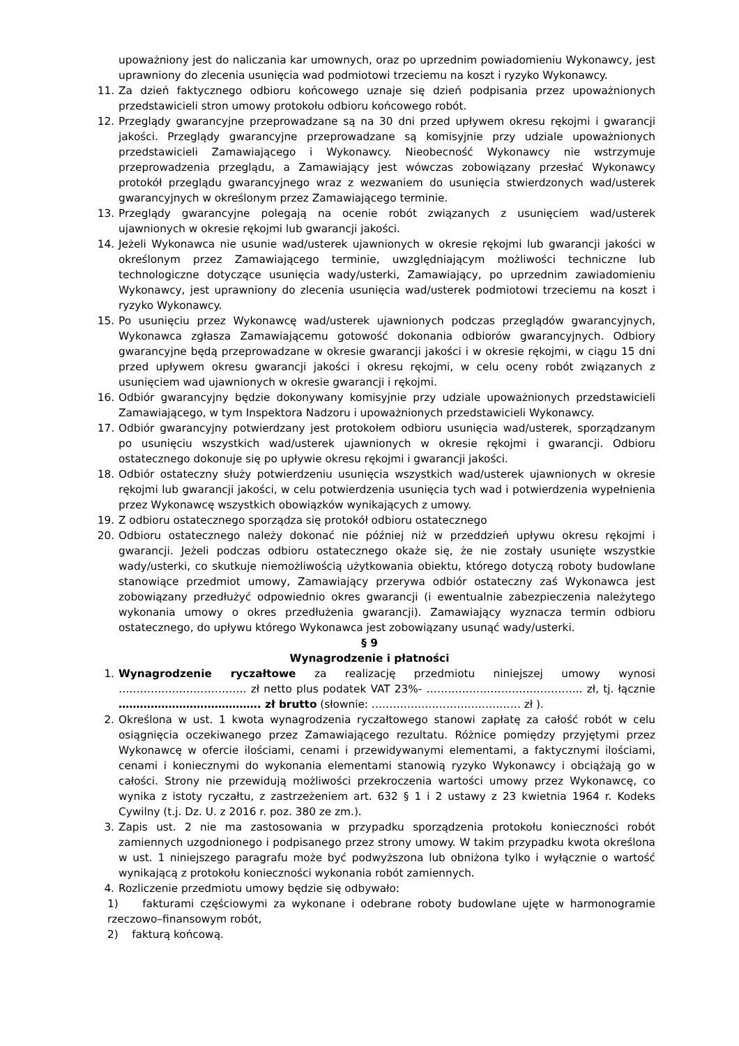upoważniony jest do naliczania kar umownych, oraz po uprzednim powiadomieniu Wykonawcy, jest uprawniony do zlecenia usunięcia wad podmiotowi trzeciemu na koszt i ryzyko Wykonawcy.
11. Za dzień faktycznego odbioru końcowego uznaje się dzień podpisania przez upoważnionych przedstawicieli stron umowy protokołu odbioru końcowego robót.
12. Przeglądy gwarancyjne przeprowadzane są na 30 dni przed upływem okresu rękojmi i gwarancji jakości. Przeglądy gwarancyjne przeprowadzane są komisyjnie przy udziale upoważnionych przedstawicieli Zamawiającego i Wykonawcy. Nieobecność Wykonawcy nie wstrzymuje przeprowadzenia przeglądu, a Zamawiający jest wówczas zobowiązany przesłać Wykonawcy protokół przeglądu gwarancyjnego wraz z wezwaniem do usunięcia stwierdzonych wad/usterek gwarancyjnych w określonym przez Zamawiającego terminie.
13. Przeglądy gwarancyjne polegają na ocenie robót związanych z usunięciem wad/usterek ujawnionych w okresie rękojmi lub gwarancji jakości.
14. Jeżeli Wykonawca nie usunie wad/usterek ujawnionych w okresie rękojmi lub gwarancji jakości w określonym przez Zamawiającego terminie, uwzględniającym możliwości techniczne lub technologiczne dotyczące usunięcia wady/usterki, Zamawiający, po uprzednim zawiadomieniu Wykonawcy, jest uprawniony do zlecenia usunięcia wad/usterek podmiotowi trzeciemu na koszt i ryzyko Wykonawcy.
15. Po usunięciu przez Wykonawcę wad/usterek ujawnionych podczas przeglądów gwarancyjnych, Wykonawca zgłasza Zamawiającemu gotowość dokonania odbiorów gwarancyjnych. Odbiory gwarancyjne będą przeprowadzane w okresie gwarancji jakości i w okresie rękojmi, w ciągu 15 dni przed upływem okresu gwarancji jakości i okresu rękojmi, w celu oceny robót związanych z usunięciem wad ujawnionych w okresie gwarancji i rękojmi.
16. Odbiór gwarancyjny będzie dokonywany komisyjnie przy udziale upoważnionych przedstawicieli Zamawiającego, w tym Inspektora Nadzoru i upoważnionych przedstawicieli Wykonawcy.
17. Odbiór gwarancyjny potwierdzany jest protokołem odbioru usunięcia wad/usterek, sporządzanym po usunięciu wszystkich wad/usterek ujawnionych w okresie rękojmi i gwarancji. Odbioru ostatecznego dokonuje się po upływie okresu rękojmi i gwarancji jakości.
18. Odbiór ostateczny służy potwierdzeniu usunięcia wszystkich wad/usterek ujawnionych w okresie rękojmi lub gwarancji jakości, w celu potwierdzenia usunięcia tych wad i potwierdzenia wypełnienia przez Wykonawcę wszystkich obowiązków wynikających z umowy.
19. Z odbioru ostatecznego sporządza się protokół odbioru ostatecznego
20. Odbioru ostatecznego należy dokonać nie później niż w przeddzień upływu okresu rękojmi i gwarancji. Jeżeli podczas odbioru ostatecznego okaże się, że nie zostały usunięte wszystkie wady/usterki, co skutkuje niemożliwością użytkowania obiektu, którego dotyczą roboty budowlane stanowiące przedmiot umowy, Zamawiający przerywa odbiór ostateczny zaś Wykonawca jest zobowiązany przedłużyć odpowiednio okres gwarancji (i ewentualnie zabezpieczenia należytego wykonania umowy o okres przedłużenia gwarancji). Zamawiający wyznacza termin odbioru ostatecznego, do upływu którego Wykonawca jest zobowiązany usunąć wady/usterki.
§ 9
Wynagrodzenie i płatności
1. Wynagrodzenie ryczałtowe za realizację przedmiotu niniejszej umowy wynosi ……………………………… zł netto plus podatek VAT 23%- …………………………………….. zł, tj. łącznie …………………………………. zł brutto (słownie: …………………………………… zł ).
2. Określona w ust. 1 kwota wynagrodzenia ryczałtowego stanowi zapłatę za całość robót w celu osiągnięcia oczekiwanego przez Zamawiającego rezultatu. Różnice pomiędzy przyjętymi przez Wykonawcę w ofercie ilościami, cenami i przewidywanymi elementami, a faktycznymi ilościami, cenami i koniecznymi do wykonania elementami stanowią ryzyko Wykonawcy i obciążają go w całości. Strony nie przewidują możliwości przekroczenia wartości umowy przez Wykonawcę, co wynika z istoty ryczałtu, z zastrzeżeniem art. 632 § 1 i 2 ustawy z 23 kwietnia 1964 r. Kodeks Cywilny (t.j. Dz. U. z 2016 r. poz. 380 ze zm.).
3. Zapis ust. 2 nie ma zastosowania w przypadku sporządzenia protokołu konieczności robót zamiennych uzgodnionego i podpisanego przez strony umowy. W takim przypadku kwota określona w ust. 1 niniejszego paragrafu może być podwyższona lub obniżona tylko i wyłącznie o wartość wynikającą z protokołu konieczności wykonania robót zamiennych.
4. Rozliczenie przedmiotu umowy będzie się odbywało:
1) fakturami częściowymi za wykonane i odebrane roboty budowlane ujęte w harmonogramie rzeczowo–finansowym robót,
2) fakturą końcową.